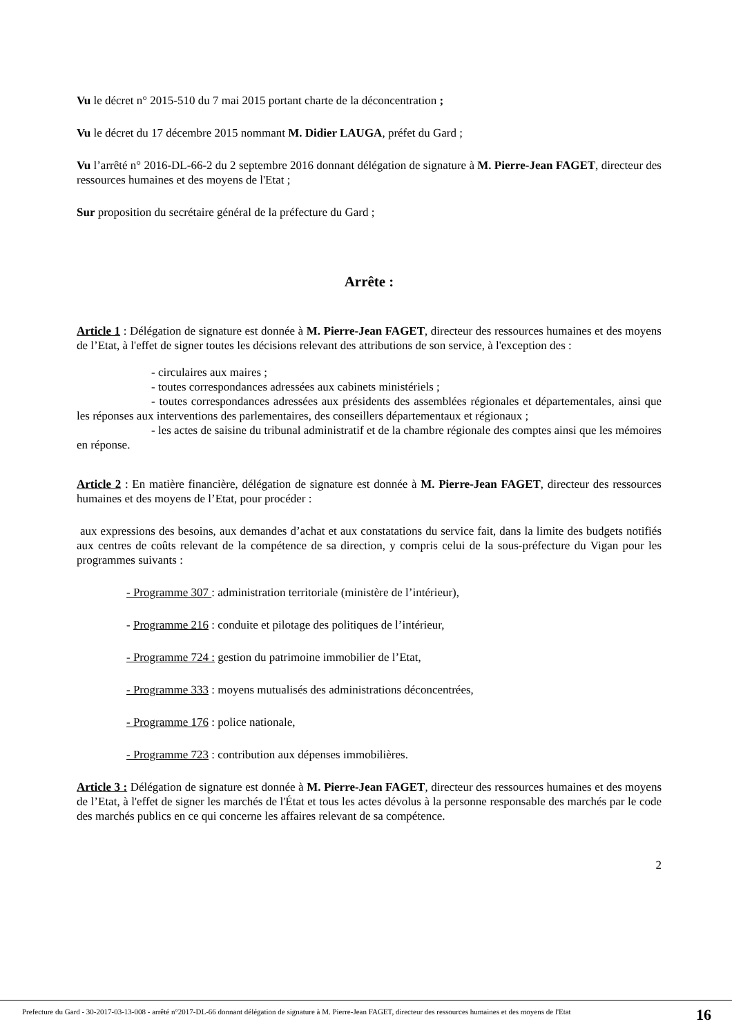Vu le décret n° 2015-510 du 7 mai 2015 portant charte de la déconcentration ;
Vu le décret du 17 décembre 2015 nommant M. Didier LAUGA, préfet du Gard ;
Vu l’arrêté n° 2016-DL-66-2 du 2 septembre 2016 donnant délégation de signature à M. Pierre-Jean FAGET, directeur des ressources humaines et des moyens de l'Etat ;
Sur proposition du secrétaire général de la préfecture du Gard ;
Arrête :
Article 1 : Délégation de signature est donnée à M. Pierre-Jean FAGET, directeur des ressources humaines et des moyens de l’Etat, à l'effet de signer toutes les décisions relevant des attributions de son service, à l'exception des :
- circulaires aux maires ;
- toutes correspondances adressées aux cabinets ministériels ;
- toutes correspondances adressées aux présidents des assemblées régionales et départementales, ainsi que les réponses aux interventions des parlementaires, des conseillers départementaux et régionaux ;
- les actes de saisine du tribunal administratif et de la chambre régionale des comptes ainsi que les mémoires en réponse.
Article 2 : En matière financière, délégation de signature est donnée à M. Pierre-Jean FAGET, directeur des ressources humaines et des moyens de l’Etat, pour procéder :
aux expressions des besoins, aux demandes d’achat et aux constatations du service fait, dans la limite des budgets notifiés aux centres de coûts relevant de la compétence de sa direction, y compris celui de la sous-préfecture du Vigan pour les programmes suivants :
- Programme 307 : administration territoriale (ministère de l’intérieur),
- Programme 216 : conduite et pilotage des politiques de l’intérieur,
- Programme 724 : gestion du patrimoine immobilier de l’Etat,
- Programme 333 : moyens mutualisés des administrations déconcentrées,
- Programme 176 : police nationale,
- Programme 723 : contribution aux dépenses immobilières.
Article 3 : Délégation de signature est donnée à M. Pierre-Jean FAGET, directeur des ressources humaines et des moyens de l’Etat, à l'effet de signer les marchés de l'État et tous les actes dévolus à la personne responsable des marchés par le code des marchés publics en ce qui concerne les affaires relevant de sa compétence.
2
Prefecture du Gard - 30-2017-03-13-008 - arrêté n°2017-DL-66 donnant délégation de signature à M. Pierre-Jean FAGET, directeur des ressources humaines et des moyens de l'Etat
16